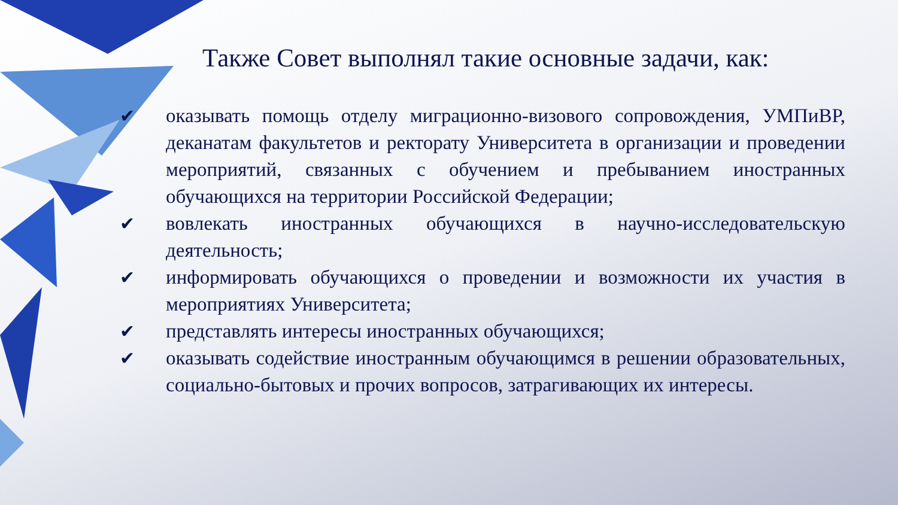Также Совет выполнял такие основные задачи, как:
✔ оказывать помощь отделу миграционно-визового сопровождения, УМПиВР, деканатам факультетов и ректорату Университета в организации и проведении мероприятий, связанных с обучением и пребыванием иностранных обучающихся на территории Российской Федерации;
✔ вовлекать иностранных обучающихся в научно-исследовательскую деятельность;
✔ информировать обучающихся о проведении и возможности их участия в мероприятиях Университета;
✔ представлять интересы иностранных обучающихся;
✔ оказывать содействие иностранным обучающимся в решении образовательных, социально-бытовых и прочих вопросов, затрагивающих их интересы.